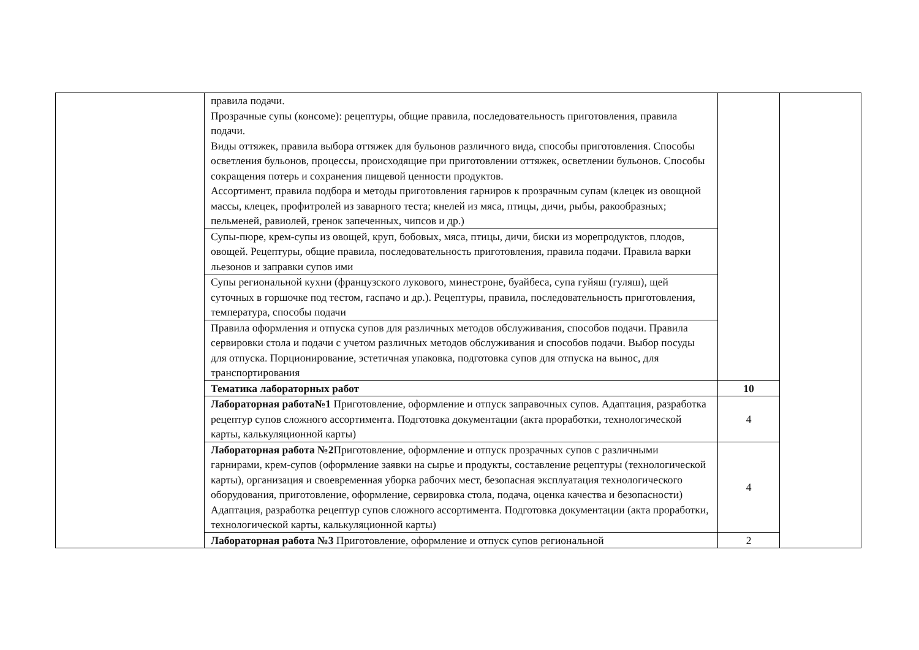| | правила подачи. Прозрачные супы (консоме): рецептуры, общие правила, последовательность приготовления, правила подачи. Виды оттяжек, правила выбора оттяжек для бульонов различного вида, способы приготовления. Способы осветления бульонов, процессы, происходящие при приготовлении оттяжек, осветлении бульонов. Способы сокращения потерь и сохранения пищевой ценности продуктов. Ассортимент, правила подбора и методы приготовления гарниров к прозрачным супам (клецек из овощной массы, клецек, профитролей из заварного теста; кнелей из мяса, птицы, дичи, рыбы, ракообразных; пельменей, равиолей, гренок запеченных, чипсов и др.) | | |
| | Супы-пюре, крем-супы из овощей, круп, бобовых, мяса, птицы, дичи, биски из морепродуктов, плодов, овощей. Рецептуры, общие правила, последовательность приготовления, правила подачи. Правила варки льезонов и заправки супов ими | | |
| | Супы региональной кухни (французского лукового, минестроне, буайбеса, супа гуйяш (гуляш), щей суточных в горшочке под тестом, гаспачо и др.). Рецептуры, правила, последовательность приготовления, температура, способы подачи | | |
| | Правила оформления и отпуска супов для различных методов обслуживания, способов подачи. Правила сервировки стола и подачи с учетом различных методов обслуживания и способов подачи. Выбор посуды для отпуска. Порционирование, эстетичная упаковка, подготовка супов для отпуска на вынос, для транспортирования | | |
| | Тематика лабораторных работ | 10 | |
| | Лабораторная работа№1 Приготовление, оформление и отпуск заправочных супов. Адаптация, разработка рецептур супов сложного ассортимента. Подготовка документации (акта проработки, технологической карты, калькуляционной карты) | 4 | |
| | Лабораторная работа №2 Приготовление, оформление и отпуск прозрачных супов с различными гарнирами, крем-супов (оформление заявки на сырье и продукты, составление рецептуры (технологической карты), организация и своевременная уборка рабочих мест, безопасная эксплуатация технологического оборудования, приготовление, оформление, сервировка стола, подача, оценка качества и безопасности) Адаптация, разработка рецептур супов сложного ассортимента. Подготовка документации (акта проработки, технологической карты, калькуляционной карты) | 4 | |
| | Лабораторная работа №3 Приготовление, оформление и отпуск супов региональной | 2 | |